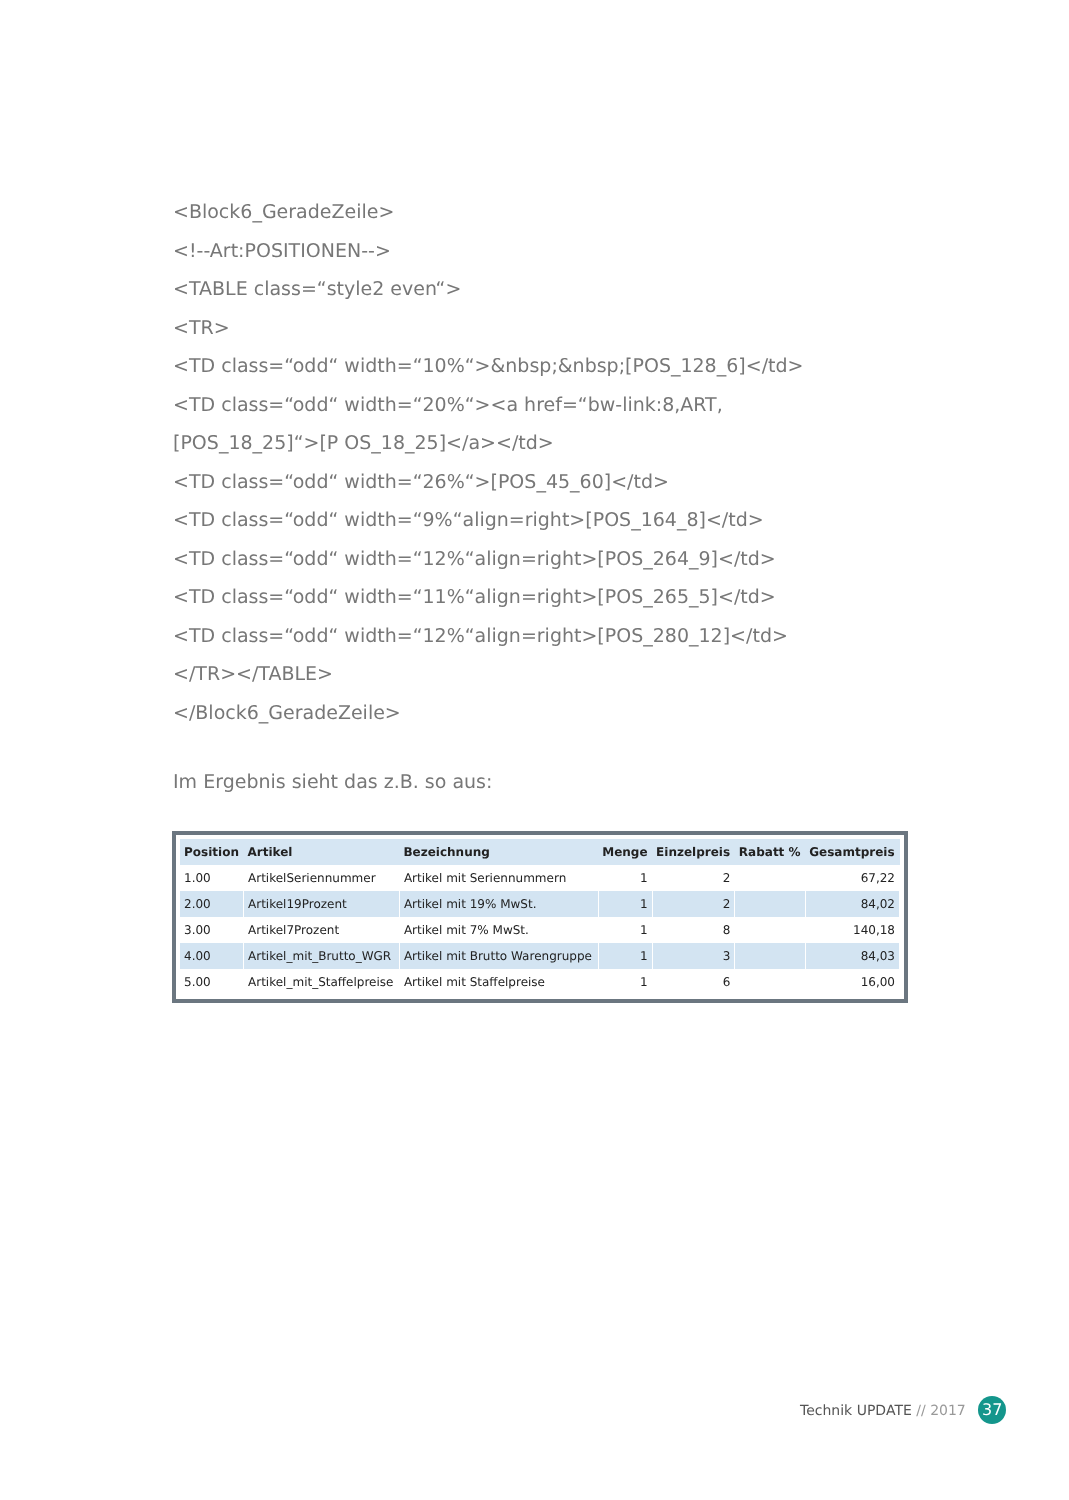<Block6_GeradeZeile>
<!--Art:POSITIONEN-->
<TABLE class=“style2 even“>
<TR>
<TD class=“odd“ width=“10%“>&nbsp;&nbsp;[POS_128_6]</td>
<TD class=“odd“ width=“20%“><a href=“bw-link:8,ART,[POS_18_25]“>[P OS_18_25]</a></td>
<TD class=“odd“ width=“26%“>[POS_45_60]</td>
<TD class=“odd“ width=“9%“align=right>[POS_164_8]</td>
<TD class=“odd“ width=“12%“align=right>[POS_264_9]</td>
<TD class=“odd“ width=“11%“align=right>[POS_265_5]</td>
<TD class=“odd“ width=“12%“align=right>[POS_280_12]</td>
</TR></TABLE>
</Block6_GeradeZeile>
Im Ergebnis sieht das z.B. so aus:
| Position | Artikel | Bezeichnung | Menge | Einzelpreis | Rabatt % | Gesamtpreis |
| --- | --- | --- | --- | --- | --- | --- |
| 1.00 | ArtikelSeriennummer | Artikel mit Seriennummern | 1 | 2 | | 67,22 |
| 2.00 | Artikel19Prozent | Artikel mit 19% MwSt. | 1 | 2 | | 84,02 |
| 3.00 | Artikel7Prozent | Artikel mit 7% MwSt. | 1 | 8 | | 140,18 |
| 4.00 | Artikel_mit_Brutto_WGR | Artikel mit Brutto Warengruppe | 1 | 3 | | 84,03 |
| 5.00 | Artikel_mit_Staffelpreise | Artikel mit Staffelpreise | 1 | 6 | | 16,00 |
Technik UPDATE // 2017 37